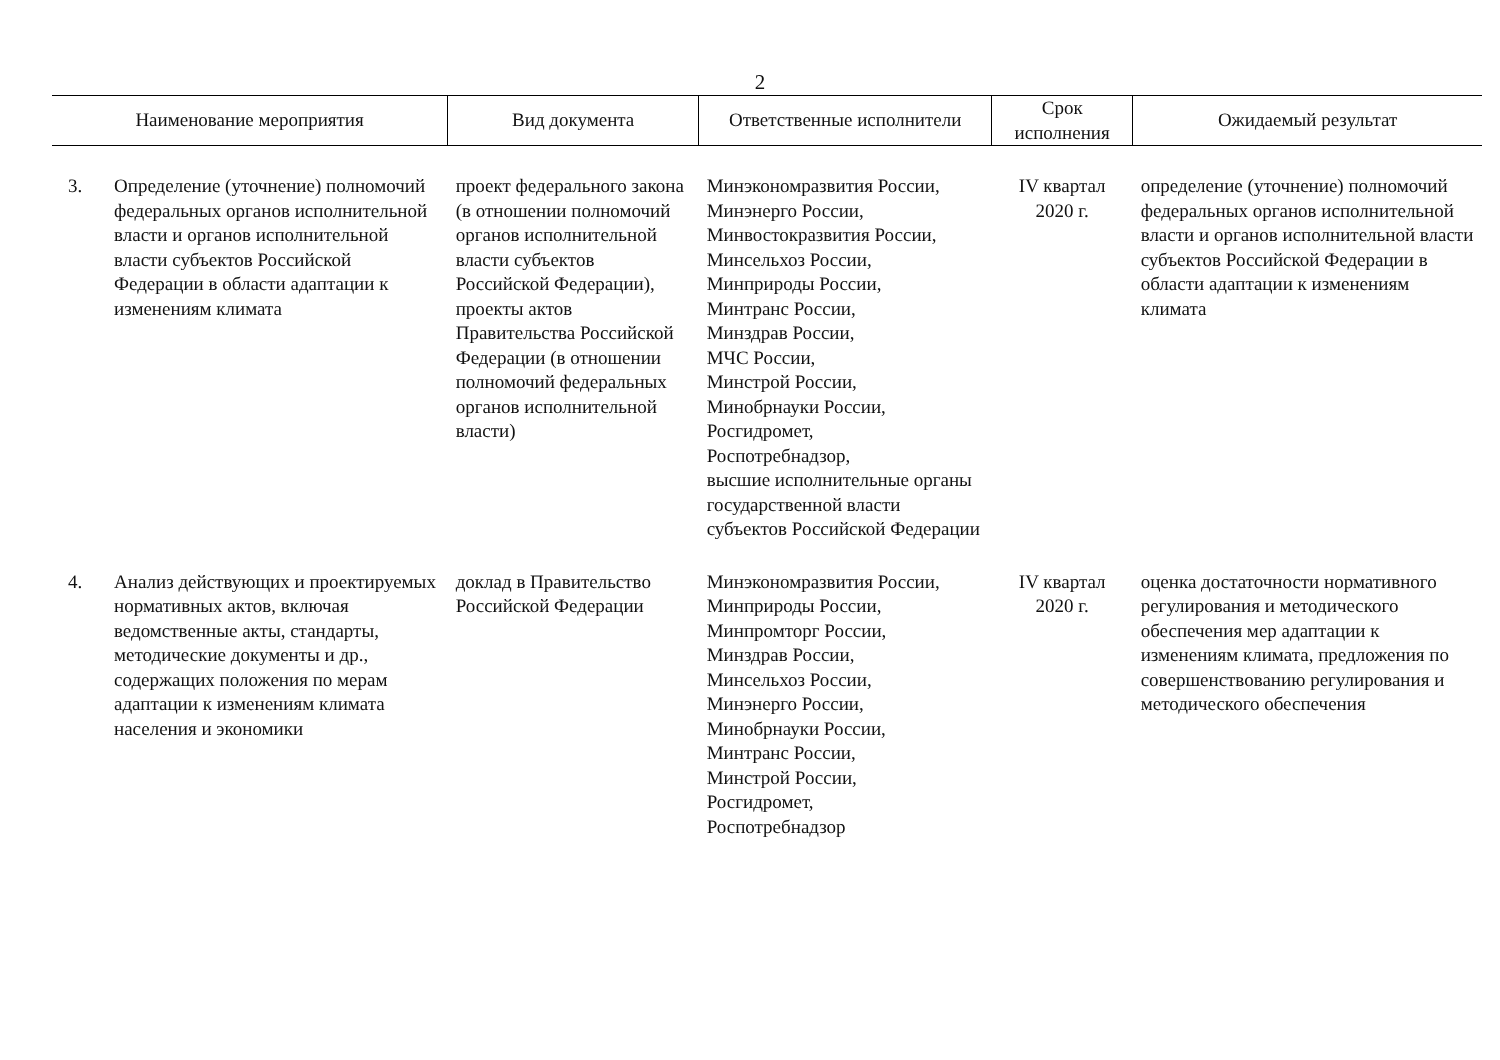2
| Наименование мероприятия | | Вид документа | Ответственные исполнители | Срок исполнения | Ожидаемый результат |
| --- | --- | --- | --- | --- | --- |
| 3. | Определение (уточнение) полномочий федеральных органов исполнительной власти и органов исполнительной власти субъектов Российской Федерации в области адаптации к изменениям климата | проект федерального закона (в отношении полномочий органов исполнительной власти субъектов Российской Федерации), проекты актов Правительства Российской Федерации (в отношении полномочий федеральных органов исполнительной власти) | Минэкономразвития России, Минэнерго России, Минвостокразвития России, Минсельхоз России, Минприроды России, Минтранс России, Минздрав России, МЧС России, Минстрой России, Минобрнауки России, Росгидромет, Роспотребнадзор, высшие исполнительные органы государственной власти субъектов Российской Федерации | IV квартал 2020 г. | определение (уточнение) полномочий федеральных органов исполнительной власти и органов исполнительной власти субъектов Российской Федерации в области адаптации к изменениям климата |
| 4. | Анализ действующих и проектируемых нормативных актов, включая ведомственные акты, стандарты, методические документы и др., содержащих положения по мерам адаптации к изменениям климата населения и экономики | доклад в Правительство Российской Федерации | Минэкономразвития России, Минприроды России, Минпромторг России, Минздрав России, Минсельхоз России, Минэнерго России, Минобрнауки России, Минтранс России, Минстрой России, Росгидромет, Роспотребнадзор | IV квартал 2020 г. | оценка достаточности нормативного регулирования и методического обеспечения мер адаптации к изменениям климата, предложения по совершенствованию регулирования и методического обеспечения |